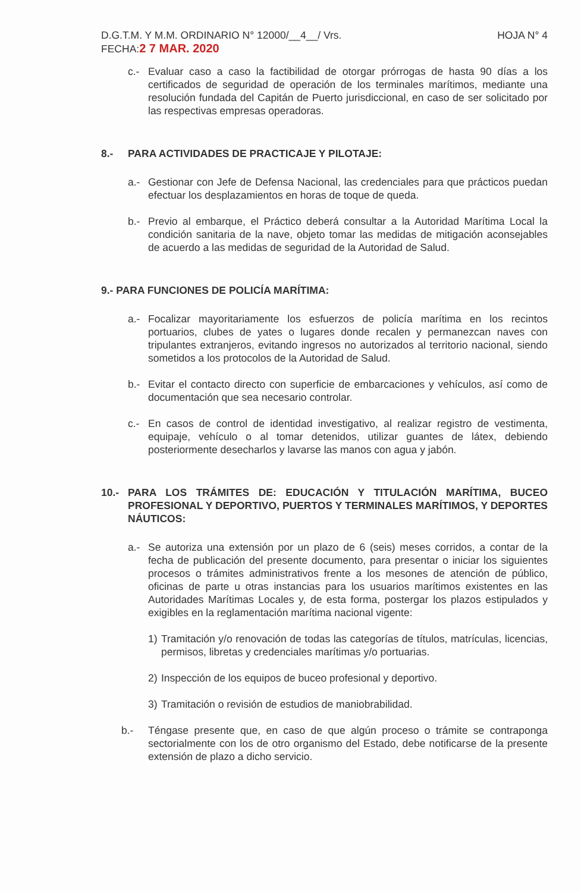D.G.T.M. Y M.M. ORDINARIO N° 12000/__4__/ Vrs. HOJA N° 4
FECHA:2 7 MAR. 2020
c.- Evaluar caso a caso la factibilidad de otorgar prórrogas de hasta 90 días a los certificados de seguridad de operación de los terminales marítimos, mediante una resolución fundada del Capitán de Puerto jurisdiccional, en caso de ser solicitado por las respectivas empresas operadoras.
8.- PARA ACTIVIDADES DE PRACTICAJE Y PILOTAJE:
a.- Gestionar con Jefe de Defensa Nacional, las credenciales para que prácticos puedan efectuar los desplazamientos en horas de toque de queda.
b.- Previo al embarque, el Práctico deberá consultar a la Autoridad Marítima Local la condición sanitaria de la nave, objeto tomar las medidas de mitigación aconsejables de acuerdo a las medidas de seguridad de la Autoridad de Salud.
9.- PARA FUNCIONES DE POLICÍA MARÍTIMA:
a.- Focalizar mayoritariamente los esfuerzos de policía marítima en los recintos portuarios, clubes de yates o lugares donde recalen y permanezcan naves con tripulantes extranjeros, evitando ingresos no autorizados al territorio nacional, siendo sometidos a los protocolos de la Autoridad de Salud.
b.- Evitar el contacto directo con superficie de embarcaciones y vehículos, así como de documentación que sea necesario controlar.
c.- En casos de control de identidad investigativo, al realizar registro de vestimenta, equipaje, vehículo o al tomar detenidos, utilizar guantes de látex, debiendo posteriormente desecharlos y lavarse las manos con agua y jabón.
10.- PARA LOS TRÁMITES DE: EDUCACIÓN Y TITULACIÓN MARÍTIMA, BUCEO PROFESIONAL Y DEPORTIVO, PUERTOS Y TERMINALES MARÍTIMOS, Y DEPORTES NÁUTICOS:
a.- Se autoriza una extensión por un plazo de 6 (seis) meses corridos, a contar de la fecha de publicación del presente documento, para presentar o iniciar los siguientes procesos o trámites administrativos frente a los mesones de atención de público, oficinas de parte u otras instancias para los usuarios marítimos existentes en las Autoridades Marítimas Locales y, de esta forma, postergar los plazos estipulados y exigibles en la reglamentación marítima nacional vigente:
1) Tramitación y/o renovación de todas las categorías de títulos, matrículas, licencias, permisos, libretas y credenciales marítimas y/o portuarias.
2) Inspección de los equipos de buceo profesional y deportivo.
3) Tramitación o revisión de estudios de maniobrabilidad.
b.- Téngase presente que, en caso de que algún proceso o trámite se contraponga sectorialmente con los de otro organismo del Estado, debe notificarse de la presente extensión de plazo a dicho servicio.